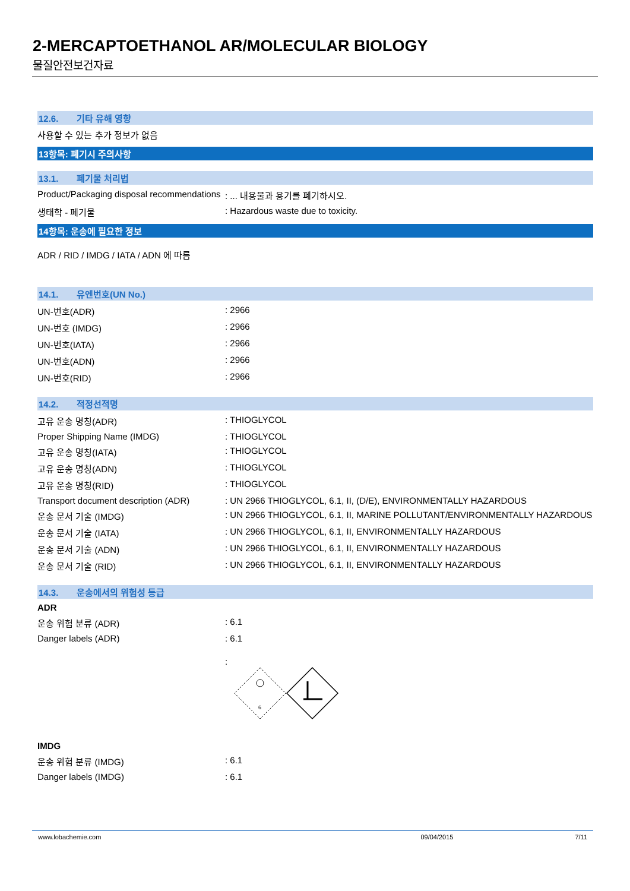2-MERCAPTOETHANOL AR/MOLECULAR BIOLOGY
물질안전보건자료
12.6. 기타 유해 영향
사용할 수 있는 추가 정보가 없음
13항목: 폐기시 주의사항
13.1. 폐기물 처리법
Product/Packaging disposal recommendations
: ... 내용물과 용기를 폐기하시오.
생태학 - 폐기물 : Hazardous waste due to toxicity.
14항목: 운송에 필요한 정보
ADR / RID / IMDG / IATA / ADN 에 따름
14.1. 유엔번호(UN No.)
UN-번호(ADR) : 2966
UN-번호 (IMDG) : 2966
UN-번호(IATA) : 2966
UN-번호(ADN) : 2966
UN-번호(RID) : 2966
14.2. 적정선적명
고유 운송 명칭(ADR) : THIOGLYCOL
Proper Shipping Name (IMDG) : THIOGLYCOL
고유 운송 명칭(IATA) : THIOGLYCOL
고유 운송 명칭(ADN) : THIOGLYCOL
고유 운송 명칭(RID) : THIOGLYCOL
Transport document description (ADR)
: UN 2966 THIOGLYCOL, 6.1, II, (D/E), ENVIRONMENTALLY HAZARDOUS
운송 문서 기술 (IMDG) : UN 2966 THIOGLYCOL, 6.1, II, MARINE POLLUTANT/ENVIRONMENTALLY HAZARDOUS
운송 문서 기술 (IATA) : UN 2966 THIOGLYCOL, 6.1, II, ENVIRONMENTALLY HAZARDOUS
운송 문서 기술 (ADN) : UN 2966 THIOGLYCOL, 6.1, II, ENVIRONMENTALLY HAZARDOUS
운송 문서 기술 (RID) : UN 2966 THIOGLYCOL, 6.1, II, ENVIRONMENTALLY HAZARDOUS
14.3. 운송에서의 위험성 등급
ADR
운송 위험 분류 (ADR) : 6.1
Danger labels (ADR) : 6.1
:
6
IMDG
운송 위험 분류 (IMDG) : 6.1
Danger labels (IMDG) : 6.1
www.lobachemie.com 09/04/2015 7/11